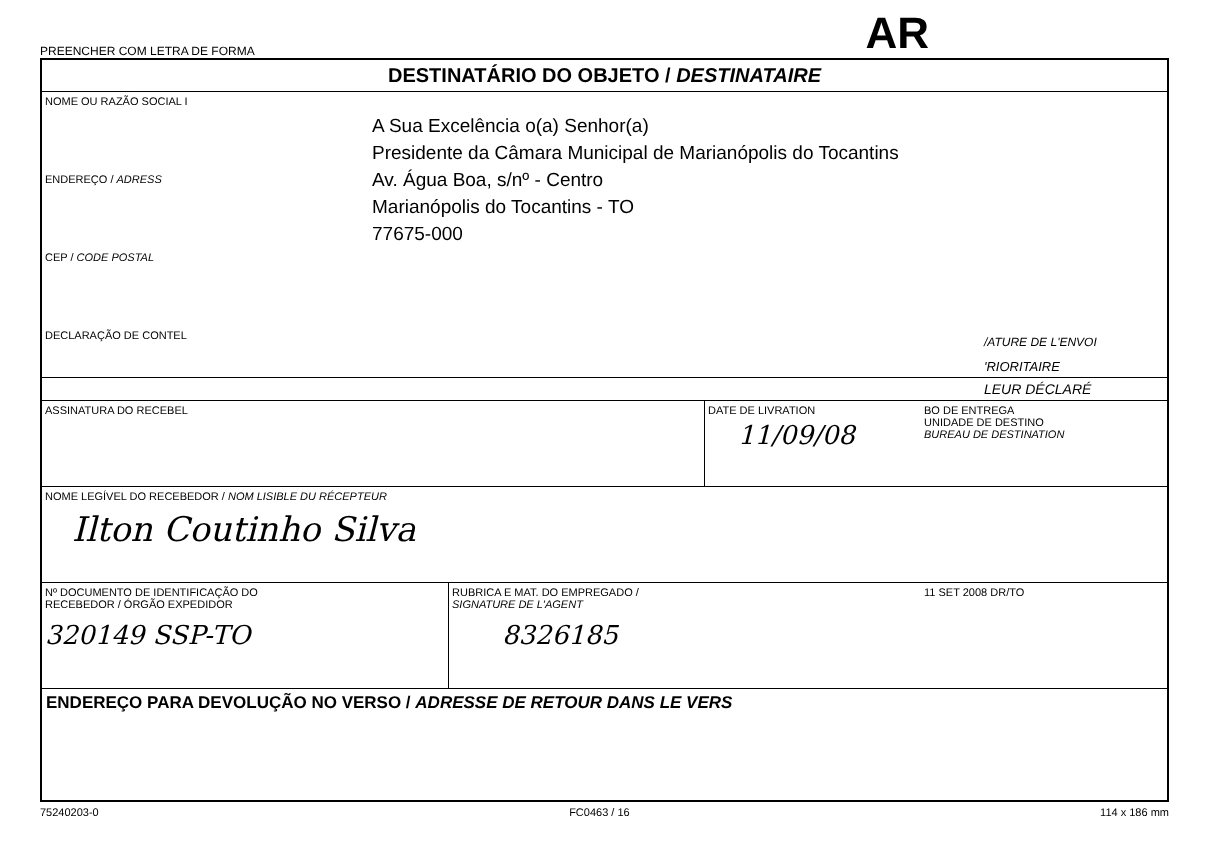PREENCHER COM LETRA DE FORMA AR
DESTINATÁRIO DO OBJETO / DESTINATAIRE
NOME OU RAZÃO SOCIAL I
ENDEREÇO / ADRESS
CEP / CODE POSTAL
DECLARAÇÃO DE CONTEL
A Sua Excelência o(a) Senhor(a)
Presidente da Câmara Municipal de Marianópolis do Tocantins
Av. Água Boa, s/nº - Centro
Marianópolis do Tocantins - TO
77675-000
/ATURE DE L'ENVOI
'RIORITAIRE
LEUR DÉCLARÉ
ASSINATURA DO RECEBEL DATE DE LIVRATION
11/09/08
BO DE ENTREGA
UNIDADE DE DESTINO
BUREAU DE DESTINATION
NOME LEGÍVEL DO RECEBEDOR / NOM LISIBLE DU RÉCEPTEUR
Ilton Coutinho Silva
Nº DOCUMENTO DE IDENTIFICAÇÃO DO
RECEBEDOR / ÓRGÃO EXPEDIDOR
320149 SSP-TO
RUBRICA E MAT. DO EMPREGADO /
SIGNATURE DE L'AGENT
8326185
11 SET 2008 DR/TO
ENDEREÇO PARA DEVOLUÇÃO NO VERSO / ADRESSE DE RETOUR DANS LE VERS
75240203-0 FC0463 / 16 114 x 186 mm